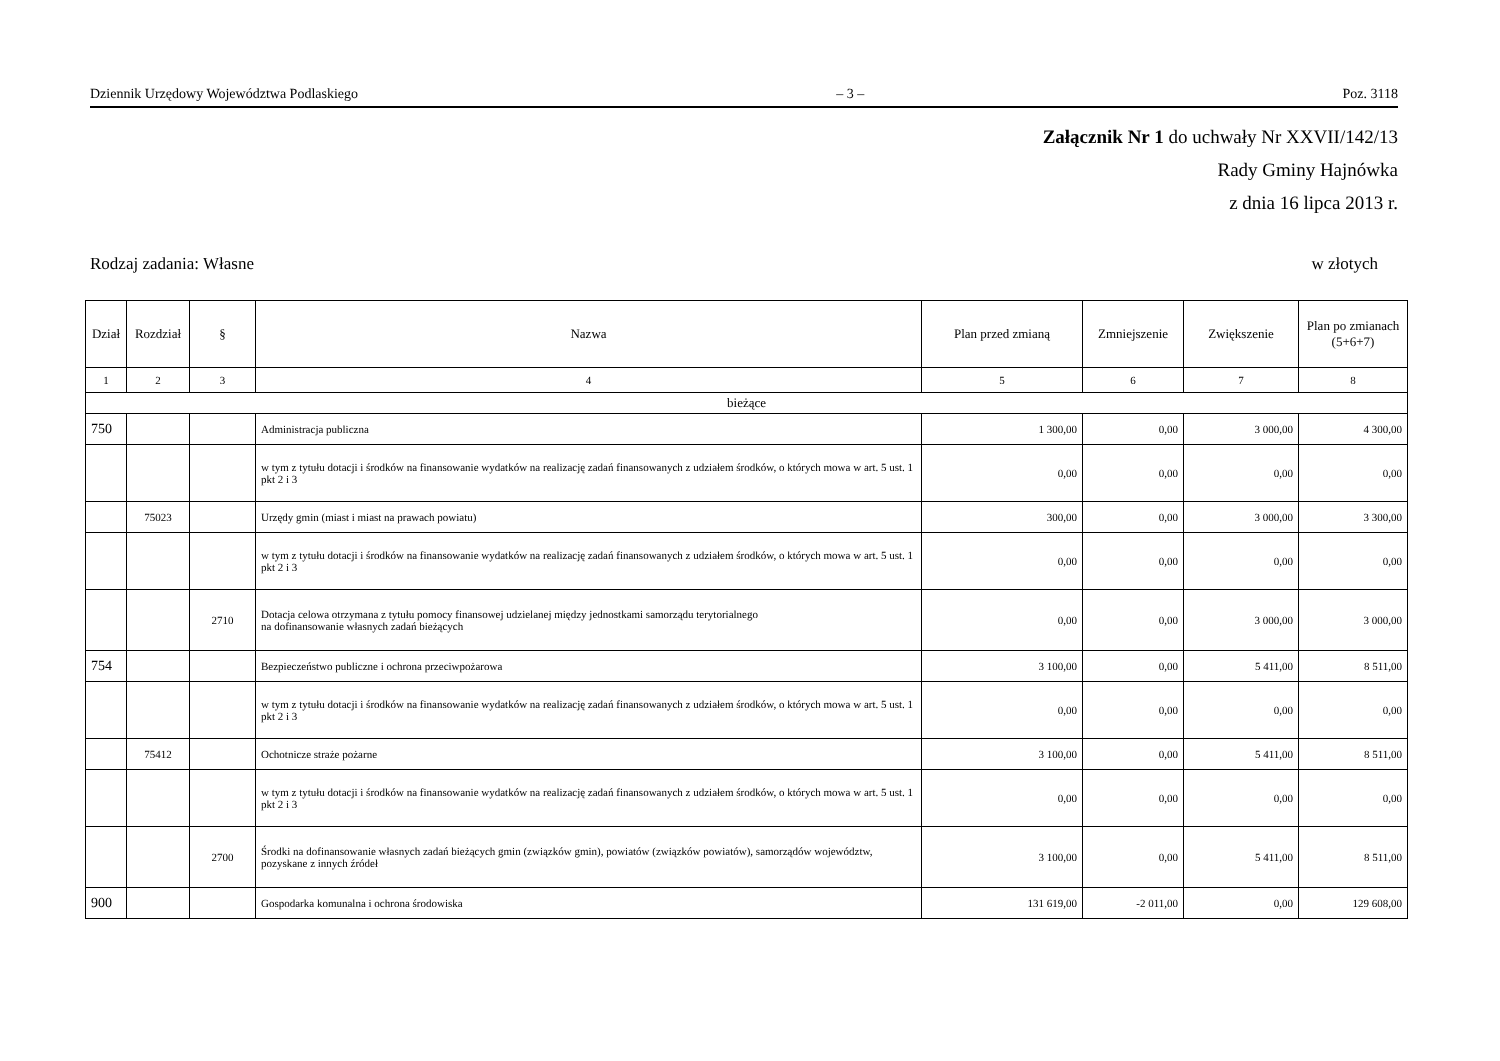Dziennik Urzędowy Województwa Podlaskiego – 3 – Poz. 3118
Załącznik Nr 1 do uchwały Nr XXVII/142/13
Rady Gminy Hajnówka
z dnia 16 lipca 2013 r.
Rodzaj zadania: Własne w złotych
| Dział | Rozdział | § | Nazwa | Plan przed zmianą | Zmniejszenie | Zwiększenie | Plan po zmianach (5+6+7) |
| --- | --- | --- | --- | --- | --- | --- | --- |
| 1 | 2 | 3 | 4 | 5 | 6 | 7 | 8 |
| bieżące | | | | | | | |
| 750 | | | Administracja publiczna | 1 300,00 | 0,00 | 3 000,00 | 4 300,00 |
| | | | w tym z tytułu dotacji i środków na finansowanie wydatków na realizację zadań finansowanych z udziałem środków, o których mowa w art. 5 ust. 1 pkt 2 i 3 | 0,00 | 0,00 | 0,00 | 0,00 |
| | 75023 | | Urzędy gmin (miast i miast na prawach powiatu) | 300,00 | 0,00 | 3 000,00 | 3 300,00 |
| | | | w tym z tytułu dotacji i środków na finansowanie wydatków na realizację zadań finansowanych z udziałem środków, o których mowa w art. 5 ust. 1 pkt 2 i 3 | 0,00 | 0,00 | 0,00 | 0,00 |
| | | 2710 | Dotacja celowa otrzymana z tytułu pomocy finansowej udzielanej między jednostkami samorządu terytorialnego na dofinansowanie własnych zadań bieżących | 0,00 | 0,00 | 3 000,00 | 3 000,00 |
| 754 | | | Bezpieczeństwo publiczne i ochrona przeciwpożarowa | 3 100,00 | 0,00 | 5 411,00 | 8 511,00 |
| | | | w tym z tytułu dotacji i środków na finansowanie wydatków na realizację zadań finansowanych z udziałem środków, o których mowa w art. 5 ust. 1 pkt 2 i 3 | 0,00 | 0,00 | 0,00 | 0,00 |
| | 75412 | | Ochotnicze straże pożarne | 3 100,00 | 0,00 | 5 411,00 | 8 511,00 |
| | | | w tym z tytułu dotacji i środków na finansowanie wydatków na realizację zadań finansowanych z udziałem środków, o których mowa w art. 5 ust. 1 pkt 2 i 3 | 0,00 | 0,00 | 0,00 | 0,00 |
| | | 2700 | Środki na dofinansowanie własnych zadań bieżących gmin (związków gmin), powiatów (związków powiatów), samorządów województw, pozyskane z innych źródeł | 3 100,00 | 0,00 | 5 411,00 | 8 511,00 |
| 900 | | | Gospodarka komunalna i ochrona środowiska | 131 619,00 | -2 011,00 | 0,00 | 129 608,00 |